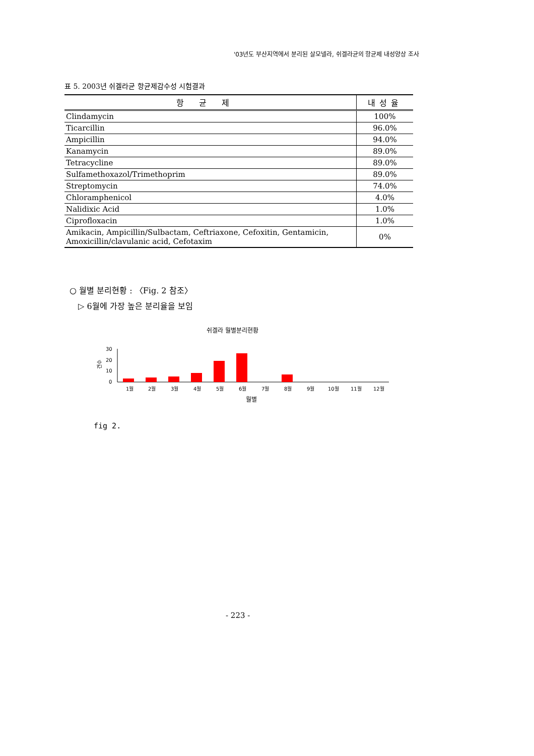'03년도 부산지역에서 분리된 살모넬라, 쉬겔라균의 항균제 내성양상 조사
표 5. 2003년 쉬겔라균 항균제감수성 시험결과
| 항균제 | 내성율 |
| --- | --- |
| Clindamycin | 100% |
| Ticarcillin | 96.0% |
| Ampicillin | 94.0% |
| Kanamycin | 89.0% |
| Tetracycline | 89.0% |
| Sulfamethoxazol/Trimethoprim | 89.0% |
| Streptomycin | 74.0% |
| Chloramphenicol | 4.0% |
| Nalidixic Acid | 1.0% |
| Ciprofloxacin | 1.0% |
| Amikacin, Ampicillin/Sulbactam, Ceftriaxone, Cefoxitin, Gentamicin, Amoxicillin/clavulanic acid, Cefotaxim | 0% |
○ 월별 분리현황 : 〈Fig. 2 참조〉
▷ 6월에 가장 높은 분리율을 보임
쉬겔라 월별분리현황
30
20
10
0
건수
1월
2월
3월
4월
5월
6월
7월
8월
9월
10월
11월
12월
월별
fig 2.
- 223 -